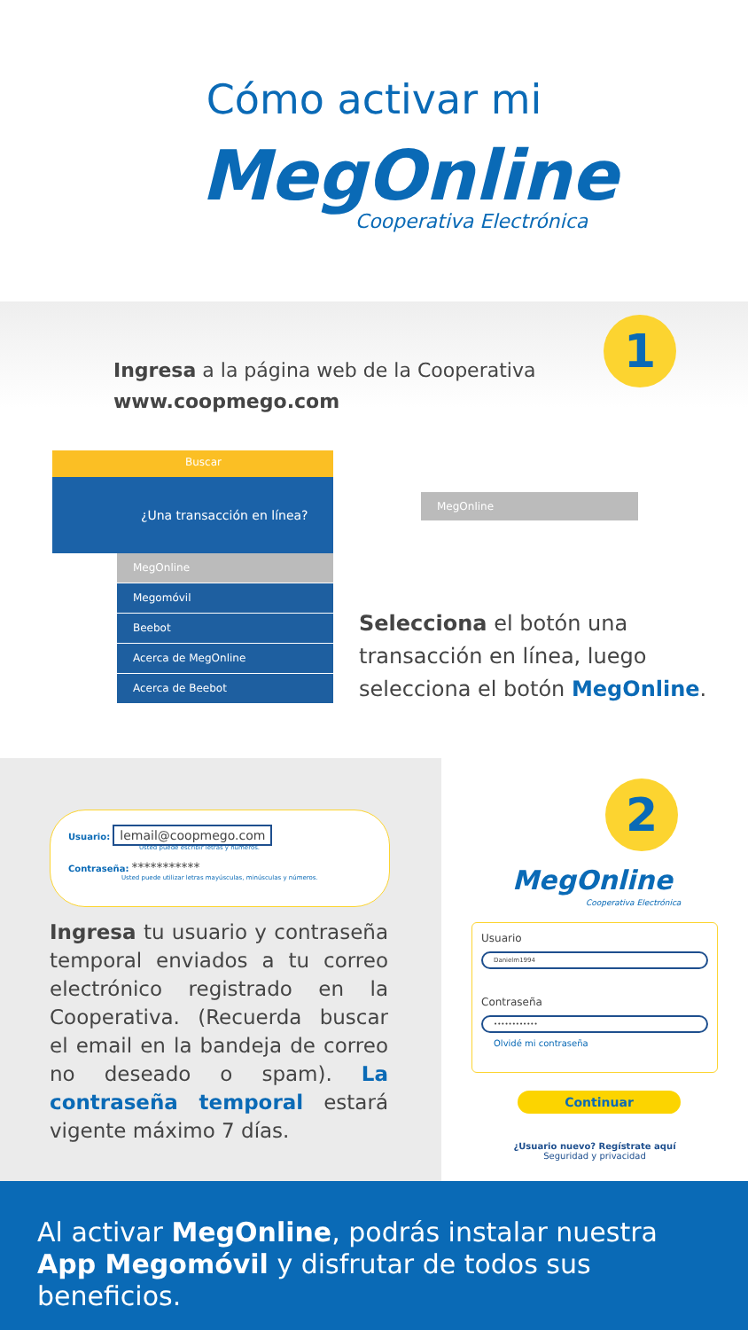Cómo activar mi
MegOnline
Cooperativa Electrónica
1
Ingresa a la página web de la Cooperativa
www.coopmego.com
Buscar
¿Una transacción en línea?
MegOnline
Megomóvil
Beebot
Acerca de MegOnline
Acerca de Beebot
MegOnline
Selecciona el botón una transacción en línea, luego selecciona el botón MegOnline.
Usuario: lemail@coopmego.com
Usted puede escribir letras y números.
Contraseña: ***********
Usted puede utilizar letras mayúsculas, minúsculas y números.
Ingresa tu usuario y contraseña temporal enviados a tu correo electrónico registrado en la Cooperativa. (Recuerda buscar el email en la bandeja de correo no deseado o spam). La contraseña temporal estará vigente máximo 7 días.
2
MegOnline
Cooperativa Electrónica
Usuario
Danielm1994
Contraseña
••••••••••••
Olvidé mi contraseña
Continuar
¿Usuario nuevo? Regístrate aquí
Seguridad y privacidad
Al activar MegOnline, podrás instalar nuestra
App Megomóvil y disfrutar de todos sus beneficios.